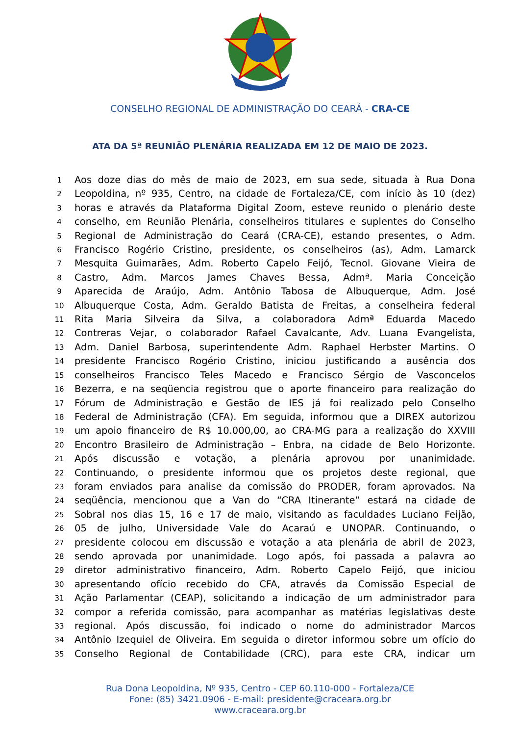CONSELHO REGIONAL DE ADMINISTRAÇÃO DO CEARÁ - CRA-CE
ATA DA 5ª REUNIÃO PLENÁRIA REALIZADA EM 12 DE MAIO DE 2023.
| 1 | Aos doze dias do mês de maio de 2023, em sua sede, situada à Rua Dona |
| 2 | Leopoldina, nº 935, Centro, na cidade de Fortaleza/CE, com início às 10 (dez) |
| 3 | horas e através da Plataforma Digital Zoom, esteve reunido o plenário deste |
| 4 | conselho, em Reunião Plenária, conselheiros titulares e suplentes do Conselho |
| 5 | Regional de Administração do Ceará (CRA-CE), estando presentes, o Adm. |
| 6 | Francisco Rogério Cristino, presidente, os conselheiros (as), Adm. Lamarck |
| 7 | Mesquita Guimarães, Adm. Roberto Capelo Feijó, Tecnol. Giovane Vieira de |
| 8 | Castro, Adm. Marcos James Chaves Bessa, Admª. Maria Conceição |
| 9 | Aparecida de Araújo, Adm. Antônio Tabosa de Albuquerque, Adm. José |
| 10 | Albuquerque Costa, Adm. Geraldo Batista de Freitas, a conselheira federal |
| 11 | Rita Maria Silveira da Silva, a colaboradora Admª Eduarda Macedo |
| 12 | Contreras Vejar, o colaborador Rafael Cavalcante, Adv. Luana Evangelista, |
| 13 | Adm. Daniel Barbosa, superintendente Adm. Raphael Herbster Martins. O |
| 14 | presidente Francisco Rogério Cristino, iniciou justificando a ausência dos |
| 15 | conselheiros Francisco Teles Macedo e Francisco Sérgio de Vasconcelos |
| 16 | Bezerra, e na seqüencia registrou que o aporte financeiro para realização do |
| 17 | Fórum de Administração e Gestão de IES já foi realizado pelo Conselho |
| 18 | Federal de Administração (CFA). Em seguida, informou que a DIREX autorizou |
| 19 | um apoio financeiro de R$ 10.000,00, ao CRA-MG para a realização do XXVIII |
| 20 | Encontro Brasileiro de Administração – Enbra, na cidade de Belo Horizonte. |
| 21 | Após discussão e votação, a plenária aprovou por unanimidade. |
| 22 | Continuando, o presidente informou que os projetos deste regional, que |
| 23 | foram enviados para analise da comissão do PRODER, foram aprovados. Na |
| 24 | seqüência, mencionou que a Van do “CRA Itinerante” estará na cidade de |
| 25 | Sobral nos dias 15, 16 e 17 de maio, visitando as faculdades Luciano Feijão, |
| 26 | 05 de julho, Universidade Vale do Acaraú e UNOPAR. Continuando, o |
| 27 | presidente colocou em discussão e votação a ata plenária de abril de 2023, |
| 28 | sendo aprovada por unanimidade. Logo após, foi passada a palavra ao |
| 29 | diretor administrativo financeiro, Adm. Roberto Capelo Feijó, que iniciou |
| 30 | apresentando ofício recebido do CFA, através da Comissão Especial de |
| 31 | Ação Parlamentar (CEAP), solicitando a indicação de um administrador para |
| 32 | compor a referida comissão, para acompanhar as matérias legislativas deste |
| 33 | regional. Após discussão, foi indicado o nome do administrador Marcos |
| 34 | Antônio Izequiel de Oliveira. Em seguida o diretor informou sobre um ofício do |
| 35 | Conselho Regional de Contabilidade (CRC), para este CRA, indicar um |
Rua Dona Leopoldina, Nº 935, Centro - CEP 60.110-000 - Fortaleza/CE
Fone: (85) 3421.0906 - E-mail: presidente@craceara.org.br
www.craceara.org.br